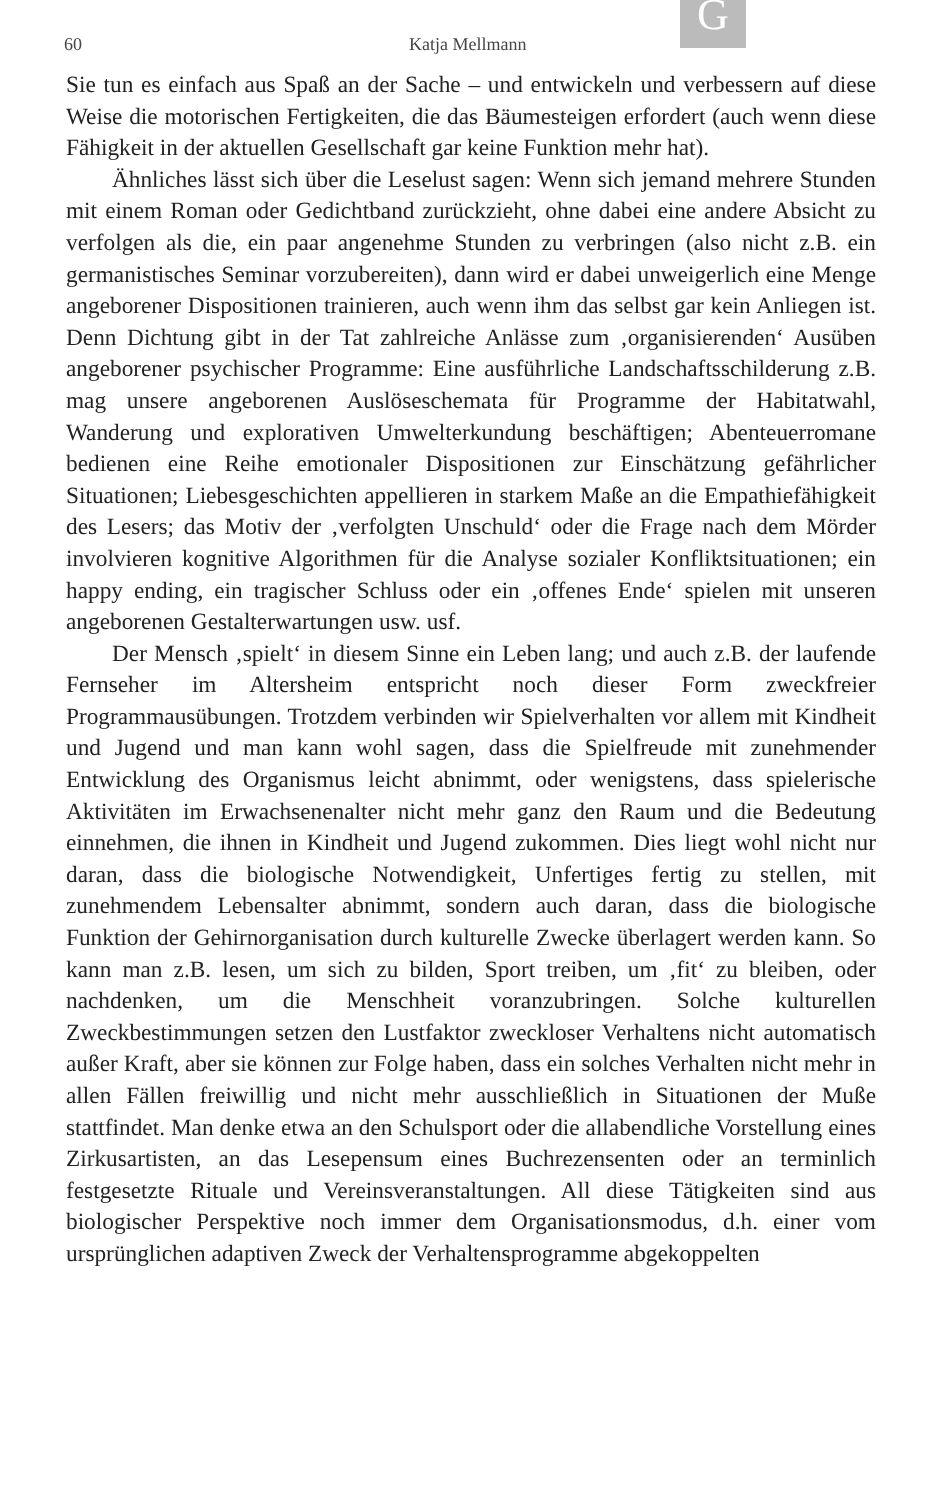G
60 Katja Mellmann
Sie tun es einfach aus Spaß an der Sache – und entwickeln und verbessern auf diese Weise die motorischen Fertigkeiten, die das Bäumesteigen erfordert (auch wenn diese Fähigkeit in der aktuellen Gesellschaft gar keine Funktion mehr hat).
Ähnliches lässt sich über die Leselust sagen: Wenn sich jemand mehrere Stunden mit einem Roman oder Gedichtband zurückzieht, ohne dabei eine andere Absicht zu verfolgen als die, ein paar angenehme Stunden zu verbringen (also nicht z.B. ein germanistisches Seminar vorzubereiten), dann wird er dabei unweigerlich eine Menge angeborener Dispositionen trainieren, auch wenn ihm das selbst gar kein Anliegen ist. Denn Dichtung gibt in der Tat zahlreiche Anlässe zum ‚organisierenden‘ Ausüben angeborener psychischer Programme: Eine ausführliche Landschaftsschilderung z.B. mag unsere angeborenen Auslöseschemata für Programme der Habitatwahl, Wanderung und explorativen Umwelterkundung beschäftigen; Abenteuerromane bedienen eine Reihe emotionaler Dispositionen zur Einschätzung gefährlicher Situationen; Liebesgeschichten appellieren in starkem Maße an die Empathiefähigkeit des Lesers; das Motiv der ‚verfolgten Unschuld‘ oder die Frage nach dem Mörder involvieren kognitive Algorithmen für die Analyse sozialer Konfliktsituationen; ein happy ending, ein tragischer Schluss oder ein ‚offenes Ende‘ spielen mit unseren angeborenen Gestalterwartungen usw. usf.
Der Mensch ‚spielt‘ in diesem Sinne ein Leben lang; und auch z.B. der laufende Fernseher im Altersheim entspricht noch dieser Form zweckfreier Programmausübungen. Trotzdem verbinden wir Spielverhalten vor allem mit Kindheit und Jugend und man kann wohl sagen, dass die Spielfreude mit zunehmender Entwicklung des Organismus leicht abnimmt, oder wenigstens, dass spielerische Aktivitäten im Erwachsenenalter nicht mehr ganz den Raum und die Bedeutung einnehmen, die ihnen in Kindheit und Jugend zukommen. Dies liegt wohl nicht nur daran, dass die biologische Notwendigkeit, Unfertiges fertig zu stellen, mit zunehmendem Lebensalter abnimmt, sondern auch daran, dass die biologische Funktion der Gehirnorganisation durch kulturelle Zwecke überlagert werden kann. So kann man z.B. lesen, um sich zu bilden, Sport treiben, um ‚fit‘ zu bleiben, oder nachdenken, um die Menschheit voranzubringen. Solche kulturellen Zweckbestimmungen setzen den Lustfaktor zweckloser Verhaltens nicht automatisch außer Kraft, aber sie können zur Folge haben, dass ein solches Verhalten nicht mehr in allen Fällen freiwillig und nicht mehr ausschließlich in Situationen der Muße stattfindet. Man denke etwa an den Schulsport oder die allabendliche Vorstellung eines Zirkusartisten, an das Lesepensum eines Buchrezensenten oder an terminlich festgesetzte Rituale und Vereinsveranstaltungen. All diese Tätigkeiten sind aus biologischer Perspektive noch immer dem Organisationsmodus, d.h. einer vom ursprünglichen adaptiven Zweck der Verhaltensprogramme abgekoppelten